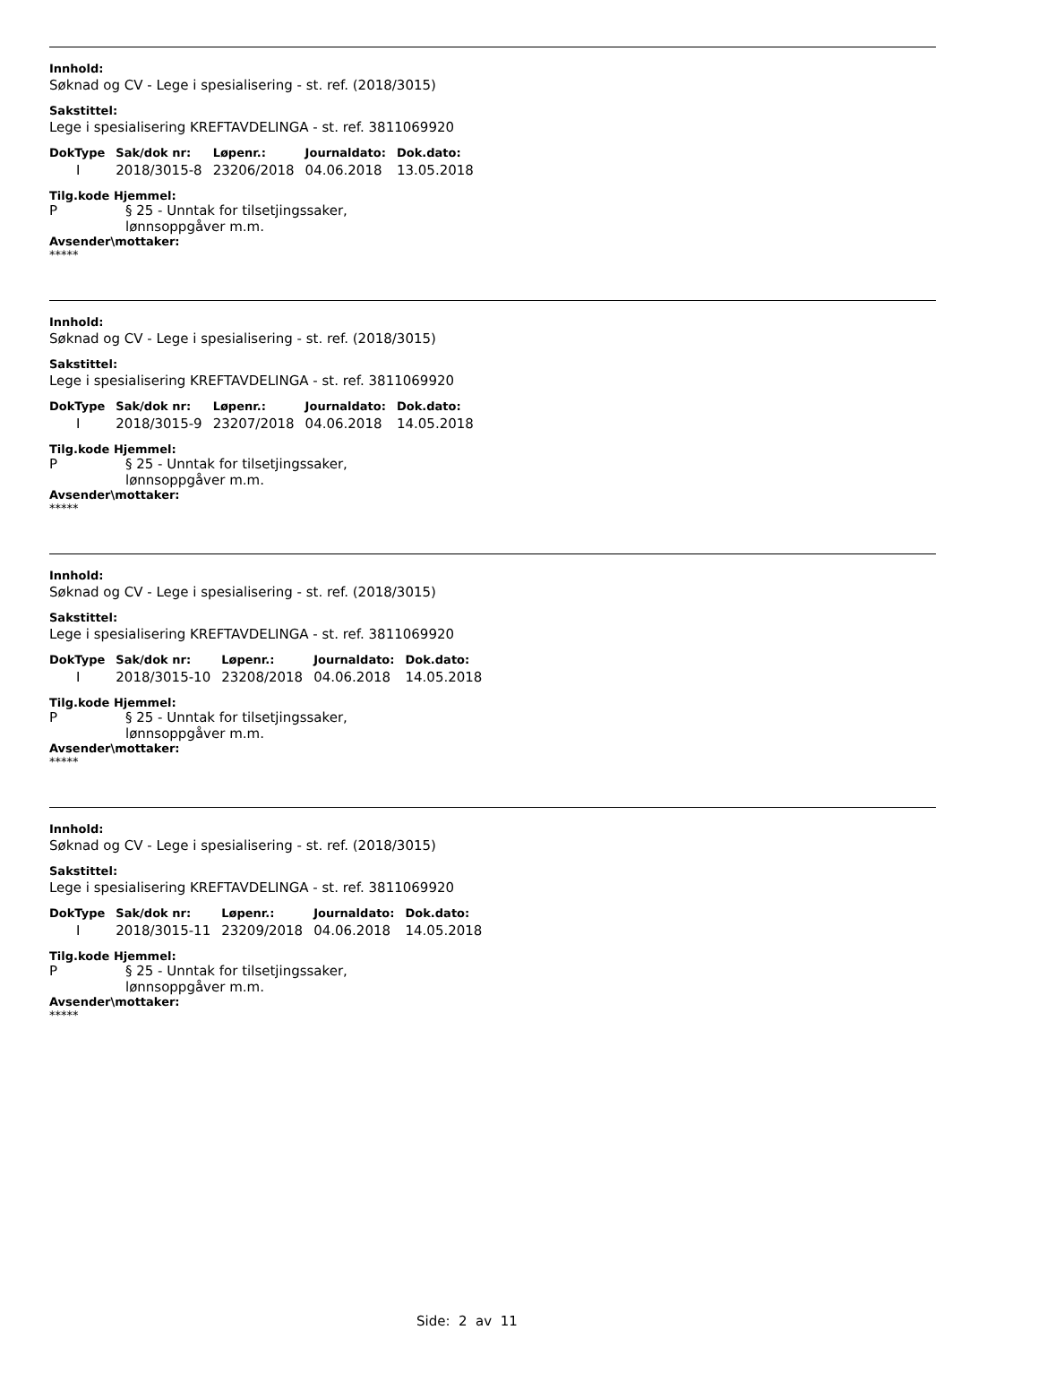Innhold:
Søknad og CV - Lege i spesialisering - st. ref. (2018/3015)
Sakstittel:
Lege i spesialisering KREFTAVDELINGA - st. ref. 3811069920
| DokType | Sak/dok nr: | Løpenr.: | Journaldato: | Dok.dato: |
| --- | --- | --- | --- | --- |
| I | 2018/3015-8 | 23206/2018 | 04.06.2018 | 13.05.2018 |
Tilg.kode Hjemmel:
P § 25 - Unntak for tilsetjingssaker,
lønnsoppgåver m.m.
Avsender\mottaker:
*****
Innhold:
Søknad og CV - Lege i spesialisering - st. ref. (2018/3015)
Sakstittel:
Lege i spesialisering KREFTAVDELINGA - st. ref. 3811069920
| DokType | Sak/dok nr: | Løpenr.: | Journaldato: | Dok.dato: |
| --- | --- | --- | --- | --- |
| I | 2018/3015-9 | 23207/2018 | 04.06.2018 | 14.05.2018 |
Tilg.kode Hjemmel:
P § 25 - Unntak for tilsetjingssaker,
lønnsoppgåver m.m.
Avsender\mottaker:
*****
Innhold:
Søknad og CV - Lege i spesialisering - st. ref. (2018/3015)
Sakstittel:
Lege i spesialisering KREFTAVDELINGA - st. ref. 3811069920
| DokType | Sak/dok nr: | Løpenr.: | Journaldato: | Dok.dato: |
| --- | --- | --- | --- | --- |
| I | 2018/3015-10 | 23208/2018 | 04.06.2018 | 14.05.2018 |
Tilg.kode Hjemmel:
P § 25 - Unntak for tilsetjingssaker,
lønnsoppgåver m.m.
Avsender\mottaker:
*****
Innhold:
Søknad og CV - Lege i spesialisering - st. ref. (2018/3015)
Sakstittel:
Lege i spesialisering KREFTAVDELINGA - st. ref. 3811069920
| DokType | Sak/dok nr: | Løpenr.: | Journaldato: | Dok.dato: |
| --- | --- | --- | --- | --- |
| I | 2018/3015-11 | 23209/2018 | 04.06.2018 | 14.05.2018 |
Tilg.kode Hjemmel:
P § 25 - Unntak for tilsetjingssaker,
lønnsoppgåver m.m.
Avsender\mottaker:
*****
Side: 2 av 11